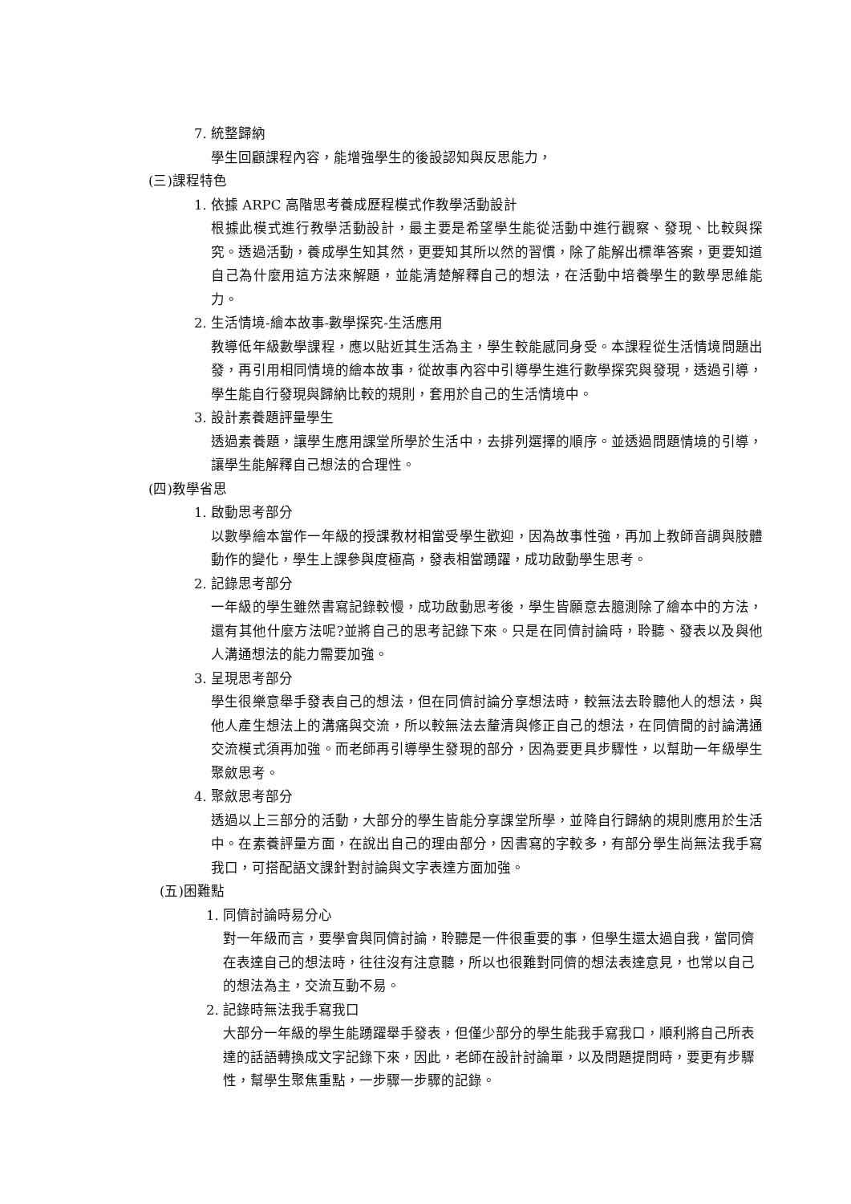7. 統整歸納
學生回顧課程內容，能增強學生的後設認知與反思能力，
(三)課程特色
1. 依據 ARPC 高階思考養成歷程模式作教學活動設計
根據此模式進行教學活動設計，最主要是希望學生能從活動中進行觀察、發現、比較與探究。透過活動，養成學生知其然，更要知其所以然的習慣，除了能解出標準答案，更要知道自己為什麼用這方法來解題，並能清楚解釋自己的想法，在活動中培養學生的數學思維能力。
2. 生活情境-繪本故事-數學探究-生活應用
教導低年級數學課程，應以貼近其生活為主，學生較能感同身受。本課程從生活情境問題出發，再引用相同情境的繪本故事，從故事內容中引導學生進行數學探究與發現，透過引導，學生能自行發現與歸納比較的規則，套用於自己的生活情境中。
3. 設計素養題評量學生
透過素養題，讓學生應用課堂所學於生活中，去排列選擇的順序。並透過問題情境的引導，讓學生能解釋自己想法的合理性。
(四)教學省思
1. 啟動思考部分
以數學繪本當作一年級的授課教材相當受學生歡迎，因為故事性強，再加上教師音調與肢體動作的變化，學生上課參與度極高，發表相當踴躍，成功啟動學生思考。
2. 記錄思考部分
一年級的學生雖然書寫記錄較慢，成功啟動思考後，學生皆願意去臆測除了繪本中的方法，還有其他什麼方法呢?並將自己的思考記錄下來。只是在同儕討論時，聆聽、發表以及與他人溝通想法的能力需要加強。
3. 呈現思考部分
學生很樂意舉手發表自己的想法，但在同儕討論分享想法時，較無法去聆聽他人的想法，與他人產生想法上的溝痛與交流，所以較無法去釐清與修正自己的想法，在同儕間的討論溝通交流模式須再加強。而老師再引導學生發現的部分，因為要更具步驟性，以幫助一年級學生聚斂思考。
4. 聚斂思考部分
透過以上三部分的活動，大部分的學生皆能分享課堂所學，並降自行歸納的規則應用於生活中。在素養評量方面，在說出自己的理由部分，因書寫的字較多，有部分學生尚無法我手寫我口，可搭配語文課針對討論與文字表達方面加強。
(五)困難點
1. 同儕討論時易分心
對一年級而言，要學會與同儕討論，聆聽是一件很重要的事，但學生還太過自我，當同儕在表達自己的想法時，往往沒有注意聽，所以也很難對同儕的想法表達意見，也常以自己的想法為主，交流互動不易。
2. 記錄時無法我手寫我口
大部分一年級的學生能踴躍舉手發表，但僅少部分的學生能我手寫我口，順利將自己所表達的話語轉換成文字記錄下來，因此，老師在設計討論單，以及問題提問時，要更有步驟性，幫學生聚焦重點，一步驟一步驟的記錄。